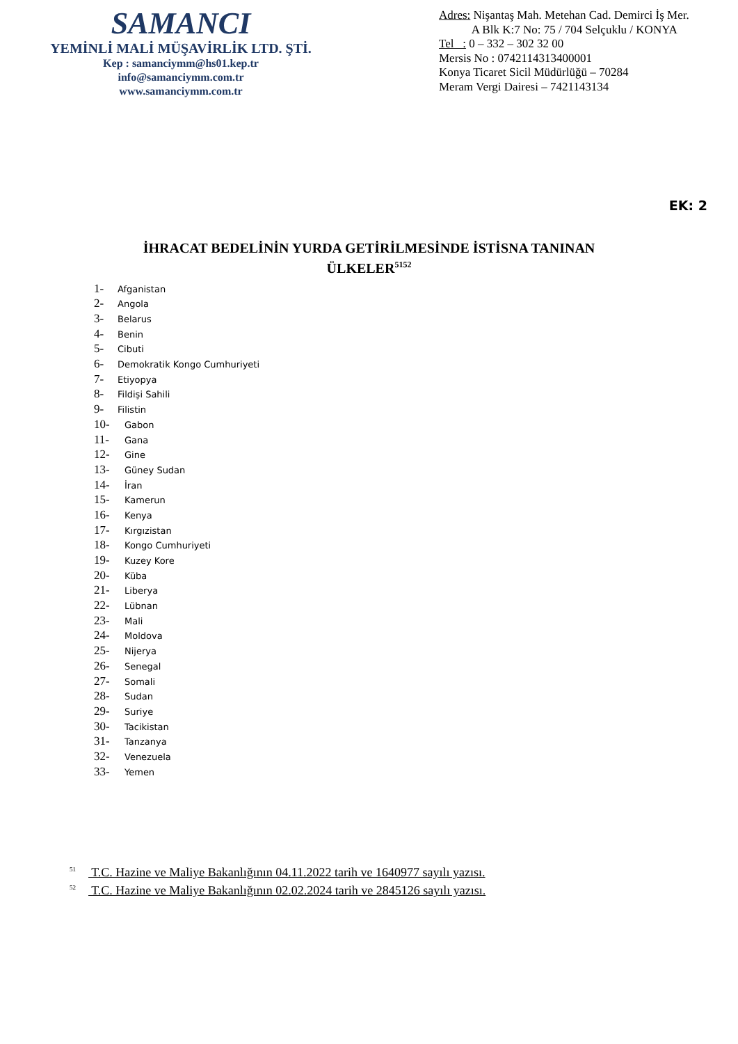SAMANCI
YEMİNLİ MALİ MÜŞAVİRLİK LTD. ŞTİ.
Kep : samanciymm@hs01.kep.tr
info@samanciymm.com.tr
www.samanciymm.com.tr
Adres: Nişantaş Mah. Metehan Cad. Demirci İş Mer.
A Blk K:7 No: 75 / 704 Selçuklu / KONYA
Tel : 0 – 332 – 302 32 00
Mersis No : 0742114313400001
Konya Ticaret Sicil Müdürlüğü – 70284
Meram Vergi Dairesi – 7421143134
EK: 2
İHRACAT BEDELİNİN YURDA GETİRİLMESİNDE İSTİSNA TANINAN
ÜLKELER<sup>5152</sup>
1- Afganistan
2- Angola
3- Belarus
4- Benin
5- Cibuti
6- Demokratik Kongo Cumhuriyeti
7- Etiyopya
8- Fildişi Sahili
9- Filistin
10- Gabon
11- Gana
12- Gine
13- Güney Sudan
14- İran
15- Kamerun
16- Kenya
17- Kırgızistan
18- Kongo Cumhuriyeti
19- Kuzey Kore
20- Küba
21- Liberya
22- Lübnan
23- Mali
24- Moldova
25- Nijerya
26- Senegal
27- Somali
28- Sudan
29- Suriye
30- Tacikistan
31- Tanzanya
32- Venezuela
33- Yemen
<sup>51</sup> T.C. Hazine ve Maliye Bakanlığının 04.11.2022 tarih ve 1640977 sayılı yazısı.
<sup>52</sup> T.C. Hazine ve Maliye Bakanlığının 02.02.2024 tarih ve 2845126 sayılı yazısı.